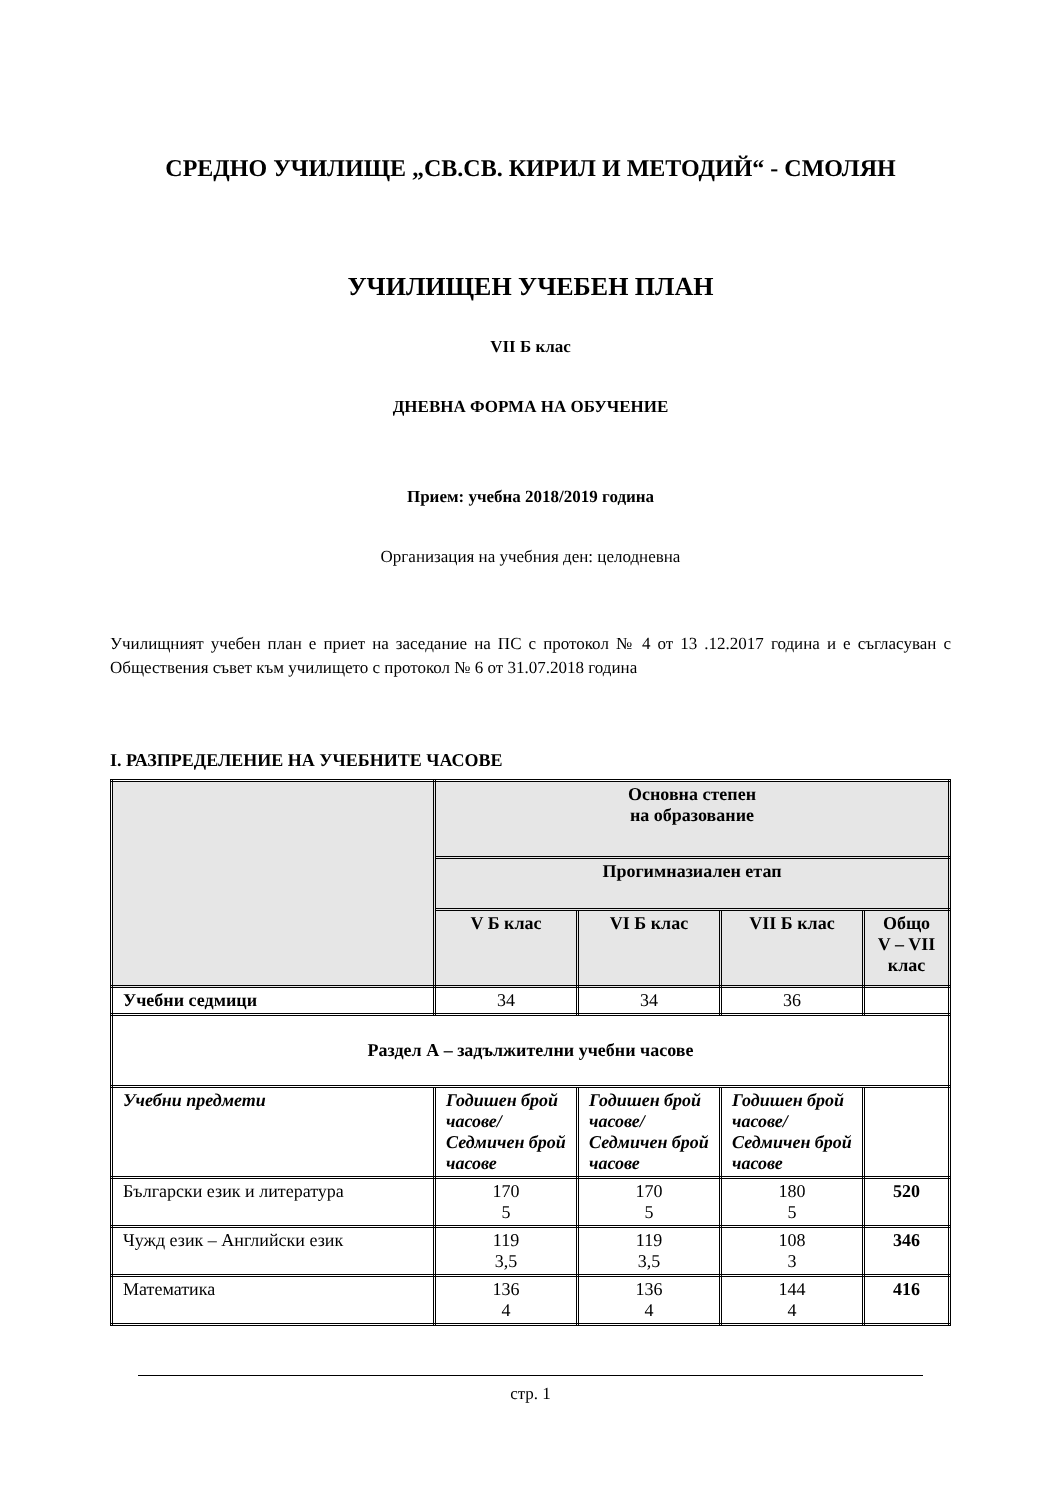СРЕДНО УЧИЛИЩЕ „СВ.СВ. КИРИЛ И МЕТОДИЙ“ - СМОЛЯН
УЧИЛИЩЕН УЧЕБЕН ПЛАН
VII Б клас
ДНЕВНА ФОРМА НА ОБУЧЕНИЕ
Прием: учебна 2018/2019 година
Организация на учебния ден: целодневна
Училищният учебен план е приет на заседание на ПС с протокол № 4 от 13 .12.2017 година и е съгласуван с Обществения съвет към училището с протокол № 6 от 31.07.2018 година
I. РАЗПРЕДЕЛЕНИЕ НА УЧЕБНИТЕ ЧАСОВЕ
| | Основна степен на образование | | | |
| --- | --- | --- | --- | --- |
| | Прогимназиален етап | | | |
| | V Б клас | VI Б клас | VII Б клас | Общо V – VII клас |
| Учебни седмици | 34 | 34 | 36 | |
| Раздел А – задължителни учебни часове | | | | |
| Учебни предмети | Годишен брой часове/ Седмичен брой часове | Годишен брой часове/ Седмичен брой часове | Годишен брой часове/ Седмичен брой часове | |
| Български език и литература | 170 5 | 170 5 | 180 5 | 520 |
| Чужд език – Английски език | 119 3,5 | 119 3,5 | 108 3 | 346 |
| Математика | 136 4 | 136 4 | 144 4 | 416 |
стр. 1